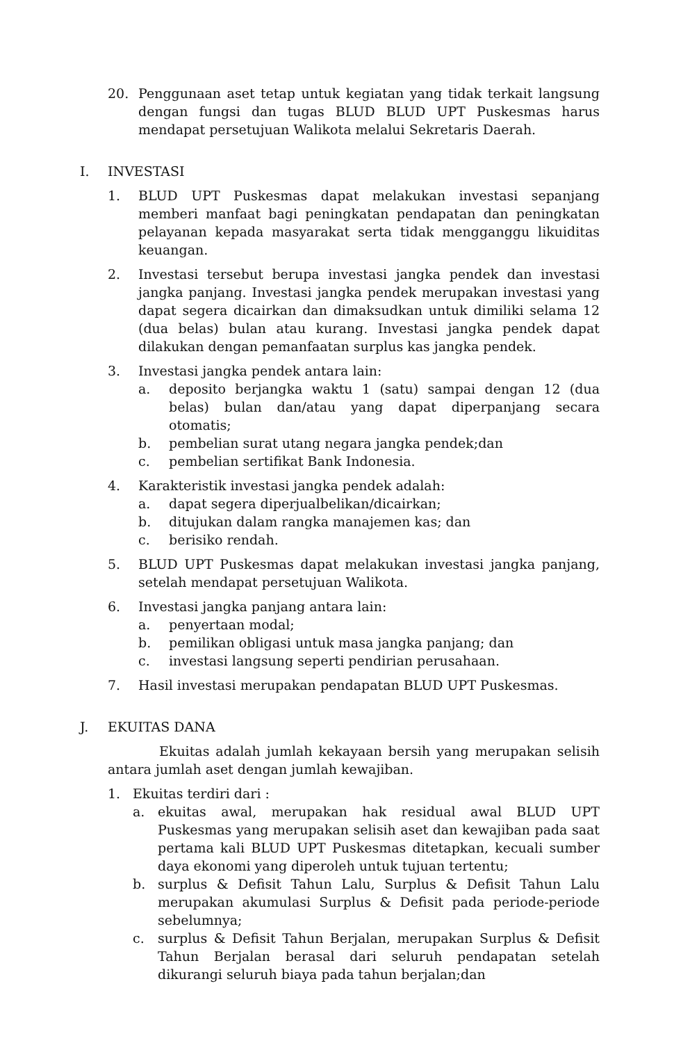20. Penggunaan aset tetap untuk kegiatan yang tidak terkait langsung dengan fungsi dan tugas BLUD BLUD UPT Puskesmas harus mendapat persetujuan Walikota melalui Sekretaris Daerah.
I. INVESTASI
1. BLUD UPT Puskesmas dapat melakukan investasi sepanjang memberi manfaat bagi peningkatan pendapatan dan peningkatan pelayanan kepada masyarakat serta tidak mengganggu likuiditas keuangan.
2. Investasi tersebut berupa investasi jangka pendek dan investasi jangka panjang. Investasi jangka pendek merupakan investasi yang dapat segera dicairkan dan dimaksudkan untuk dimiliki selama 12 (dua belas) bulan atau kurang. Investasi jangka pendek dapat dilakukan dengan pemanfaatan surplus kas jangka pendek.
3. Investasi jangka pendek antara lain:
a. deposito berjangka waktu 1 (satu) sampai dengan 12 (dua belas) bulan dan/atau yang dapat diperpanjang secara otomatis;
b. pembelian surat utang negara jangka pendek;dan
c. pembelian sertifikat Bank Indonesia.
4. Karakteristik investasi jangka pendek adalah:
a. dapat segera diperjualbelikan/dicairkan;
b. ditujukan dalam rangka manajemen kas; dan
c. berisiko rendah.
5. BLUD UPT Puskesmas dapat melakukan investasi jangka panjang, setelah mendapat persetujuan Walikota.
6. Investasi jangka panjang antara lain:
a. penyertaan modal;
b. pemilikan obligasi untuk masa jangka panjang; dan
c. investasi langsung seperti pendirian perusahaan.
7. Hasil investasi merupakan pendapatan BLUD UPT Puskesmas.
J. EKUITAS DANA
Ekuitas adalah jumlah kekayaan bersih yang merupakan selisih antara jumlah aset dengan jumlah kewajiban.
1. Ekuitas terdiri dari :
a. ekuitas awal, merupakan hak residual awal BLUD UPT Puskesmas yang merupakan selisih aset dan kewajiban pada saat pertama kali BLUD UPT Puskesmas ditetapkan, kecuali sumber daya ekonomi yang diperoleh untuk tujuan tertentu;
b. surplus & Defisit Tahun Lalu, Surplus & Defisit Tahun Lalu merupakan akumulasi Surplus & Defisit pada periode-periode sebelumnya;
c. surplus & Defisit Tahun Berjalan, merupakan Surplus & Defisit Tahun Berjalan berasal dari seluruh pendapatan setelah dikurangi seluruh biaya pada tahun berjalan;dan